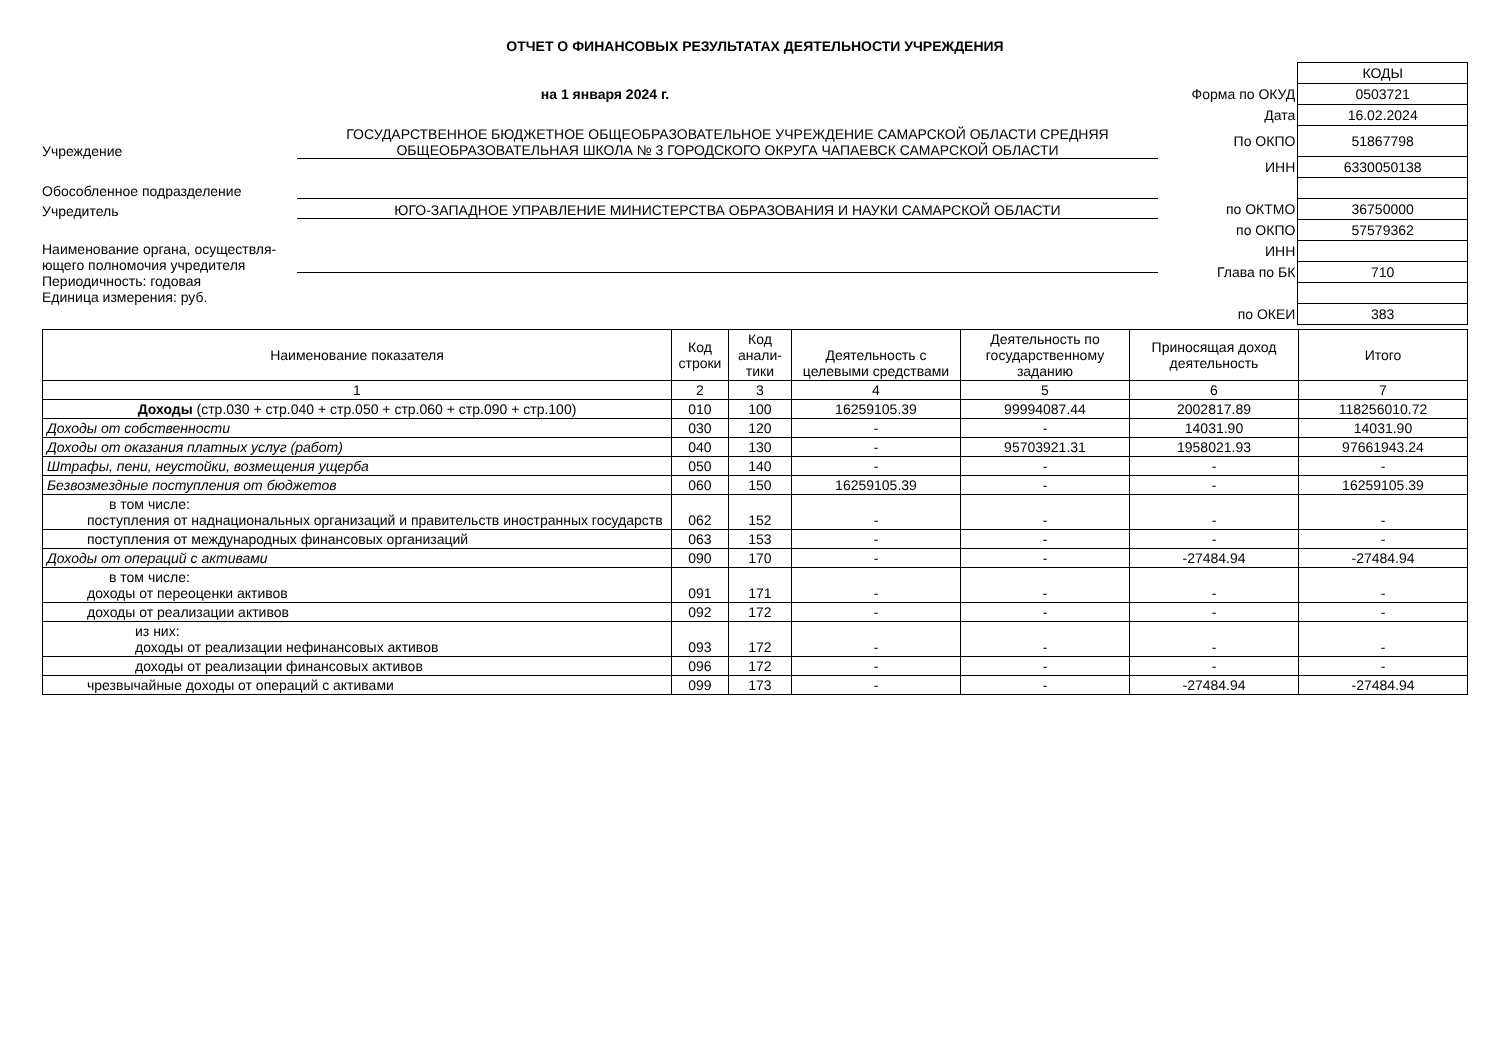ОТЧЕТ О ФИНАНСОВЫХ РЕЗУЛЬТАТАХ ДЕЯТЕЛЬНОСТИ УЧРЕЖДЕНИЯ
на 1 января 2024 г.
Учреждение
ГОСУДАРСТВЕННОЕ БЮДЖЕТНОЕ ОБЩЕОБРАЗОВАТЕЛЬНОЕ УЧРЕЖДЕНИЕ САМАРСКОЙ ОБЛАСТИ СРЕДНЯЯ ОБЩЕОБРАЗОВАТЕЛЬНАЯ ШКОЛА № 3 ГОРОДСКОГО ОКРУГА ЧАПАЕВСК САМАРСКОЙ ОБЛАСТИ
Обособленное подразделение
Учредитель
ЮГО-ЗАПАДНОЕ УПРАВЛЕНИЕ МИНИСТЕРСТВА ОБРАЗОВАНИЯ И НАУКИ САМАРСКОЙ ОБЛАСТИ
Наименование органа, осуществля-
ющего полномочия учредителя
Периодичность: годовая
Единица измерения: руб.
| | КОДЫ |
| Форма по ОКУД | 0503721 |
| Дата | 16.02.2024 |
| По ОКПО | 51867798 |
| ИНН | 6330050138 |
| по ОКТМО | 36750000 |
| по ОКПО | 57579362 |
| ИНН | |
| Глава по БК | 710 |
| по ОКЕИ | 383 |
| Наименование показателя | Код строки | Код анали-тики | Деятельность с целевыми средствами | Деятельность по государственному заданию | Приносящая доход деятельность | Итого |
| --- | --- | --- | --- | --- | --- | --- |
| 1 | 2 | 3 | 4 | 5 | 6 | 7 |
| Доходы (стр.030 + стр.040 + стр.050 + стр.060 + стр.090 + стр.100) | 010 | 100 | 16259105.39 | 99994087.44 | 2002817.89 | 118256010.72 |
| Доходы от собственности | 030 | 120 | - | - | 14031.90 | 14031.90 |
| Доходы от оказания платных услуг (работ) | 040 | 130 | - | 95703921.31 | 1958021.93 | 97661943.24 |
| Штрафы, пени, неустойки, возмещения ущерба | 050 | 140 | - | - | - | - |
| Безвозмездные поступления от бюджетов | 060 | 150 | 16259105.39 | - | - | 16259105.39 |
| в том числе: поступления от наднациональных организаций и правительств иностранных государств | 062 | 152 | - | - | - | - |
| поступления от международных финансовых организаций | 063 | 153 | - | - | - | - |
| Доходы от операций с активами | 090 | 170 | - | - | -27484.94 | -27484.94 |
| в том числе: доходы от переоценки активов | 091 | 171 | - | - | - | - |
| доходы от реализации активов | 092 | 172 | - | - | - | - |
| из них: доходы от реализации нефинансовых активов | 093 | 172 | - | - | - | - |
| доходы от реализации финансовых активов | 096 | 172 | - | - | - | - |
| чрезвычайные доходы от операций с активами | 099 | 173 | - | - | -27484.94 | -27484.94 |